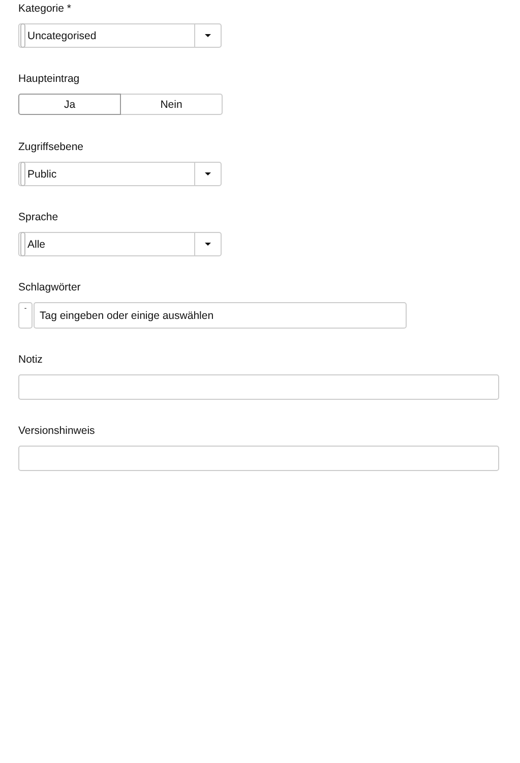Kategorie *
Uncategorised
Haupteintrag
Ja Nein
Zugriffsebene
Public
Sprache
Alle
Schlagwörter
-
Tag eingeben oder einige auswählen
Notiz
Versionshinweis